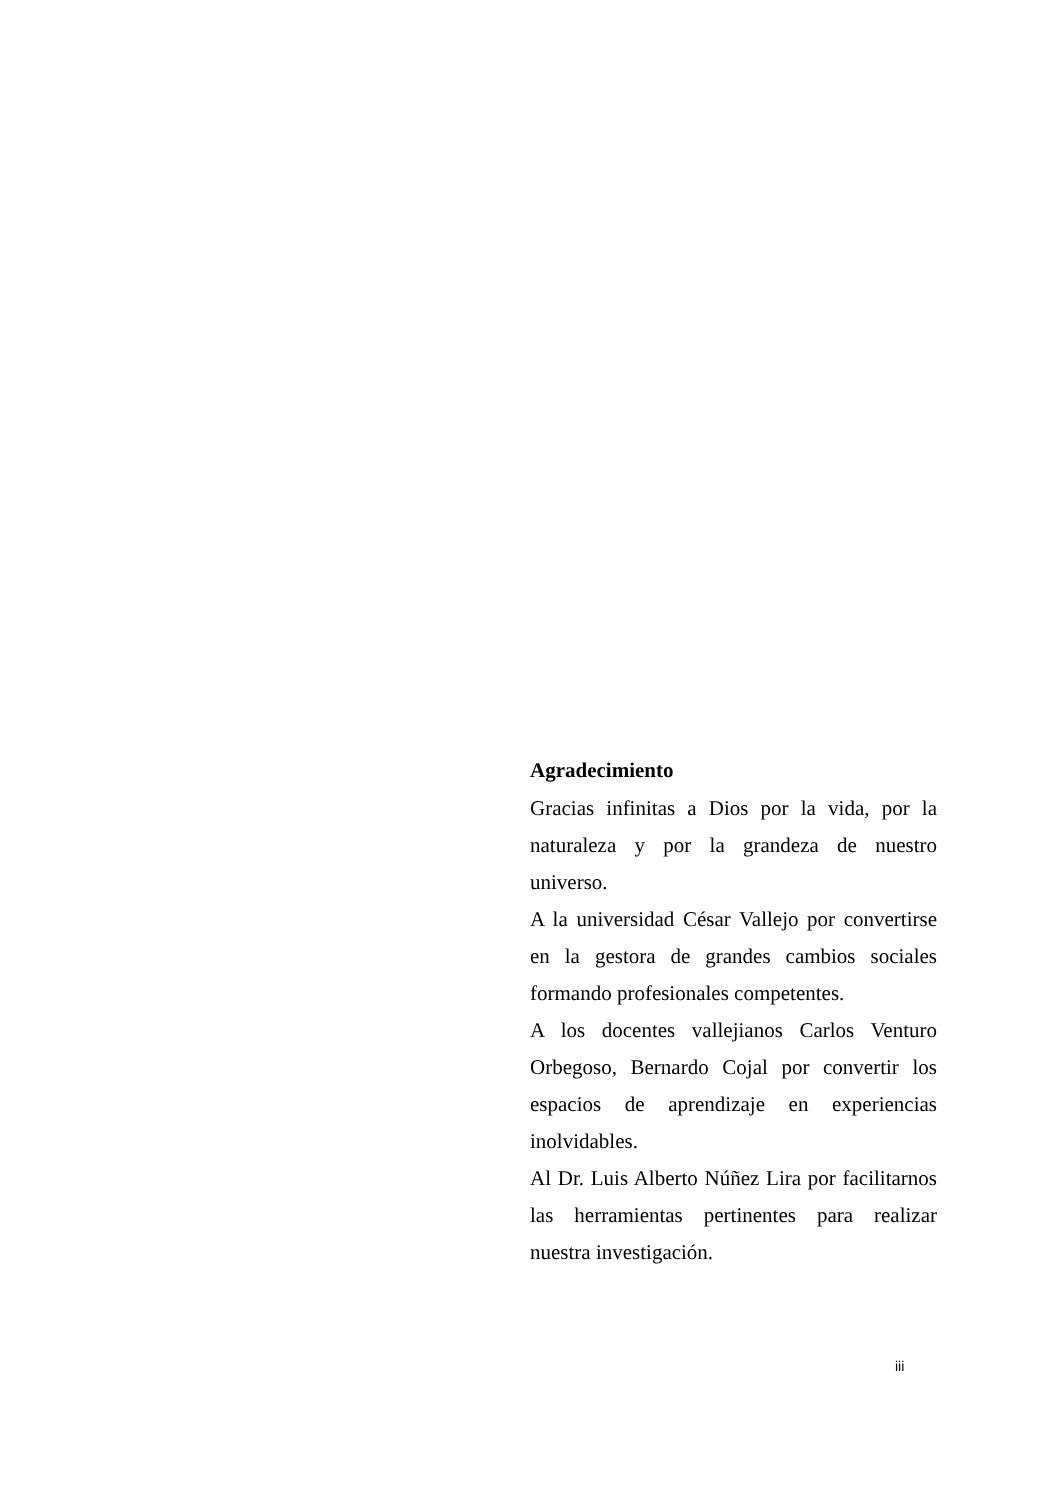Agradecimiento
Gracias infinitas a Dios por la vida, por la naturaleza y por la grandeza de nuestro universo.
A la universidad César Vallejo por convertirse en la gestora de grandes cambios sociales formando profesionales competentes.
A los docentes vallejianos Carlos Venturo Orbegoso, Bernardo Cojal por convertir los espacios de aprendizaje en experiencias inolvidables.
Al Dr. Luis Alberto Núñez Lira por facilitarnos las herramientas pertinentes para realizar nuestra investigación.
iii